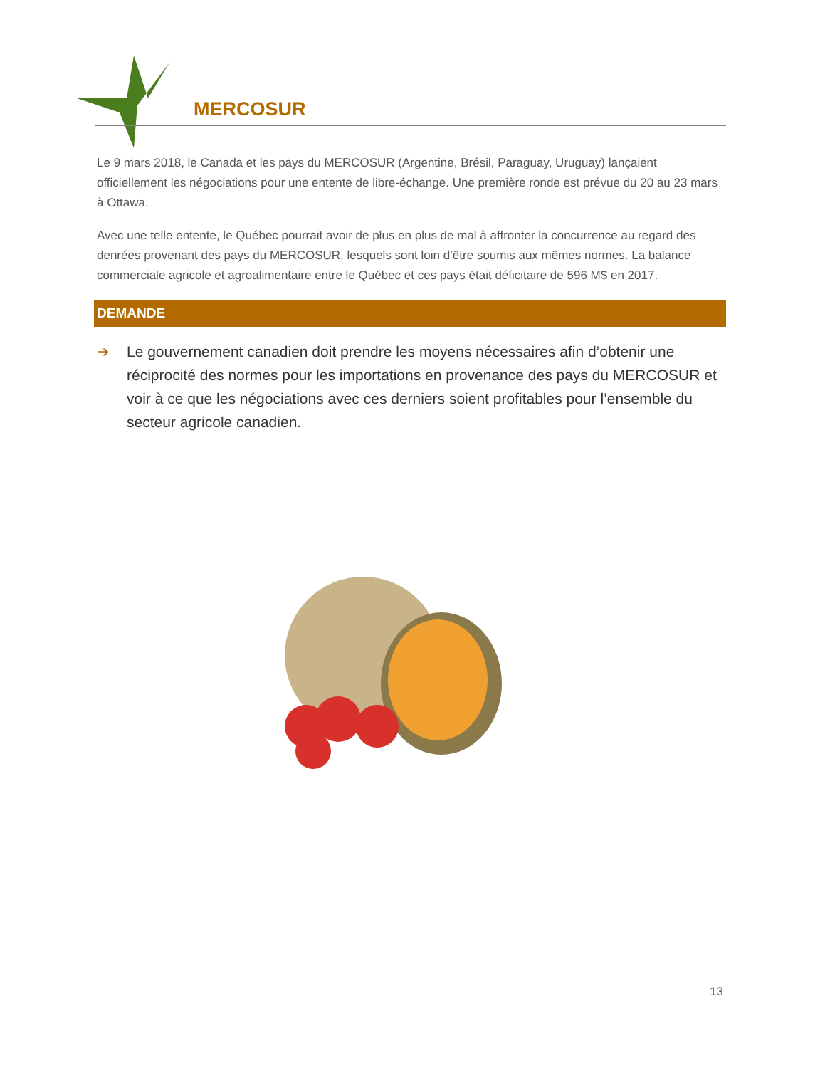MERCOSUR
Le 9 mars 2018, le Canada et les pays du MERCOSUR (Argentine, Brésil, Paraguay, Uruguay) lançaient officiellement les négociations pour une entente de libre-échange. Une première ronde est prévue du 20 au 23 mars à Ottawa.
Avec une telle entente, le Québec pourrait avoir de plus en plus de mal à affronter la concurrence au regard des denrées provenant des pays du MERCOSUR, lesquels sont loin d’être soumis aux mêmes normes. La balance commerciale agricole et agroalimentaire entre le Québec et ces pays était déficitaire de 596 M$ en 2017.
DEMANDE
➔ Le gouvernement canadien doit prendre les moyens nécessaires afin d’obtenir une réciprocité des normes pour les importations en provenance des pays du MERCOSUR et voir à ce que les négociations avec ces derniers soient profitables pour l’ensemble du secteur agricole canadien.
13